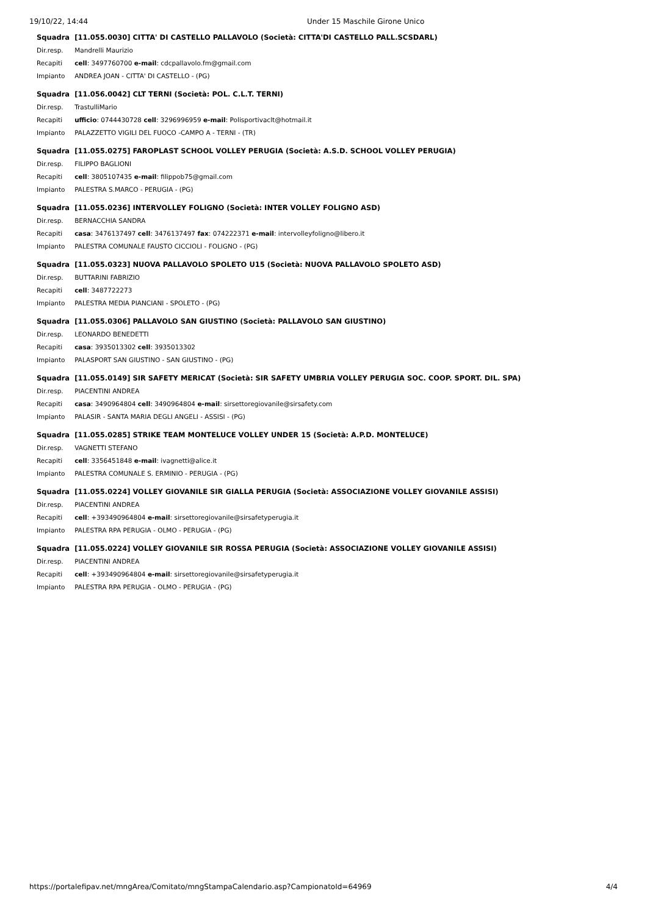19/10/22, 14:44 Under 15 Maschile Girone Unico
| Squadra | [11.055.0030] CITTA' DI CASTELLO PALLAVOLO (Società: CITTA'DI CASTELLO PALL.SCSDARL) |
| Dir.resp. | Mandrelli Maurizio |
| Recapiti | cell : 3497760700 e-mail : cdcpallavolo.fm@gmail.com |
| Impianto | ANDREA JOAN - CITTA' DI CASTELLO - (PG) |
| Squadra | [11.056.0042] CLT TERNI (Società: POL. C.L.T. TERNI) |
| Dir.resp. | TrastulliMario |
| Recapiti | ufficio : 0744430728 cell : 3296996959 e-mail : Polisportivaclt@hotmail.it |
| Impianto | PALAZZETTO VIGILI DEL FUOCO -CAMPO A - TERNI - (TR) |
| Squadra | [11.055.0275] FAROPLAST SCHOOL VOLLEY PERUGIA (Società: A.S.D. SCHOOL VOLLEY PERUGIA) |
| Dir.resp. | FILIPPO BAGLIONI |
| Recapiti | cell : 3805107435 e-mail : filippob75@gmail.com |
| Impianto | PALESTRA S.MARCO - PERUGIA - (PG) |
| Squadra | [11.055.0236] INTERVOLLEY FOLIGNO (Società: INTER VOLLEY FOLIGNO ASD) |
| Dir.resp. | BERNACCHIA SANDRA |
| Recapiti | casa : 3476137497 cell : 3476137497 fax : 074222371 e-mail : intervolleyfoligno@libero.it |
| Impianto | PALESTRA COMUNALE FAUSTO CICCIOLI - FOLIGNO - (PG) |
| Squadra | [11.055.0323] NUOVA PALLAVOLO SPOLETO U15 (Società: NUOVA PALLAVOLO SPOLETO ASD) |
| Dir.resp. | BUTTARINI FABRIZIO |
| Recapiti | cell : 3487722273 |
| Impianto | PALESTRA MEDIA PIANCIANI - SPOLETO - (PG) |
| Squadra | [11.055.0306] PALLAVOLO SAN GIUSTINO (Società: PALLAVOLO SAN GIUSTINO) |
| Dir.resp. | LEONARDO BENEDETTI |
| Recapiti | casa : 3935013302 cell : 3935013302 |
| Impianto | PALASPORT SAN GIUSTINO - SAN GIUSTINO - (PG) |
| Squadra | [11.055.0149] SIR SAFETY MERICAT (Società: SIR SAFETY UMBRIA VOLLEY PERUGIA SOC. COOP. SPORT. DIL. SPA) |
| Dir.resp. | PIACENTINI ANDREA |
| Recapiti | casa : 3490964804 cell : 3490964804 e-mail : sirsettoregiovanile@sirsafety.com |
| Impianto | PALASIR - SANTA MARIA DEGLI ANGELI - ASSISI - (PG) |
| Squadra | [11.055.0285] STRIKE TEAM MONTELUCE VOLLEY UNDER 15 (Società: A.P.D. MONTELUCE) |
| Dir.resp. | VAGNETTI STEFANO |
| Recapiti | cell : 3356451848 e-mail : ivagnetti@alice.it |
| Impianto | PALESTRA COMUNALE S. ERMINIO - PERUGIA - (PG) |
| Squadra | [11.055.0224] VOLLEY GIOVANILE SIR GIALLA PERUGIA (Società: ASSOCIAZIONE VOLLEY GIOVANILE ASSISI) |
| Dir.resp. | PIACENTINI ANDREA |
| Recapiti | cell : +393490964804 e-mail : sirsettoregiovanile@sirsafetyperugia.it |
| Impianto | PALESTRA RPA PERUGIA - OLMO - PERUGIA - (PG) |
| Squadra | [11.055.0224] VOLLEY GIOVANILE SIR ROSSA PERUGIA (Società: ASSOCIAZIONE VOLLEY GIOVANILE ASSISI) |
| Dir.resp. | PIACENTINI ANDREA |
| Recapiti | cell : +393490964804 e-mail : sirsettoregiovanile@sirsafetyperugia.it |
| Impianto | PALESTRA RPA PERUGIA - OLMO - PERUGIA - (PG) |
https://portalefipav.net/mngArea/Comitato/mngStampaCalendario.asp?CampionatoId=64969 4/4